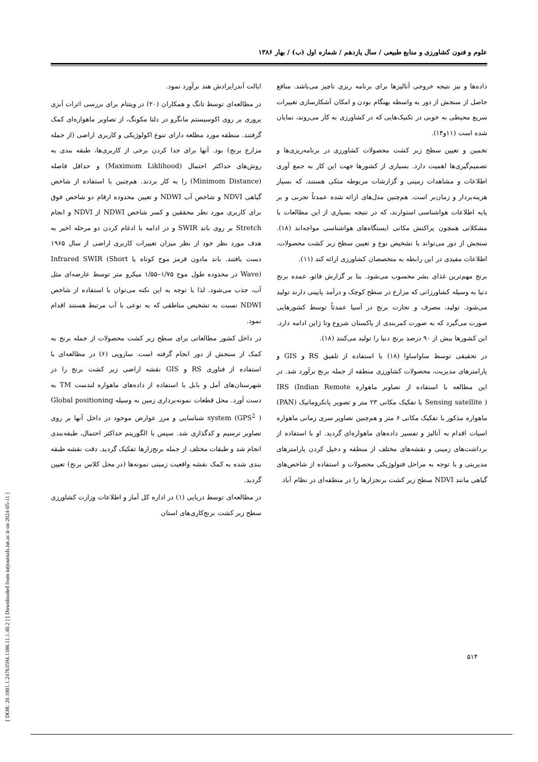[ DOR: 20.1001.1.24763594.1386.11.1.40.2 ] [ Downloaded from iutjournals.iut.ac.ir on 2024-05-11 ]
علوم و فنون کشاورزی و منابع طبیعی / سال یازدهم / شماره اول (ب) / بهار ۱۳۸۶
داده‌ها و نیز نتیجه خروجی آنالیزها برای برنامه ریزی ناچیز می‌باشد. منافع حاصل از سنجش از دور به واسطه بهنگام بودن و امکان آشکارسازی تغییرات سریع محیطی به خوبی در تکنیک‌هایی که در کشاورزی به کار می‌روند، نمایان شده است (۱۱و۱۴).
تخمین و تعیین سطح زیر کشت محصولات کشاورزی در برنامه‌ریزی‌ها و تصمیم‌گیری‌ها اهمیت دارد. بسیاری از کشورها جهت این کار به جمع آوری اطلاعات و مشاهدات زمینی و گزارشات مربوطه متکی هستند، که بسیار هزینه‌بردار و زمان‌بر است. هم‌چنین مدل‌های ارائه شده عمدتاً تجربی و بر پایه اطلاعات هواشناسی استوارند، که در نتیجه بسیاری از این مطالعات با مشکلاتی همچون پراکنش مکانی ایستگاه‌های هواشناسی مواجه‌اند (۱۸). سنجش از دور می‌تواند با تشخیص نوع و تعیین سطح زیر کشت محصولات، اطلاعات مفیدی در این رابطه به متخصصان کشاورزی ارائه کند (۱۱).
برنج مهم‌ترین غذای بشر محسوب می‌شود. بنا بر گزارش فائو، عمده برنج دنیا به وسیله کشاورزانی که مزارع در سطح کوچک و درآمد پایینی دارند تولید می‌شود. تولید، مصرف و تجارت برنج در آسیا عمدتاً توسط کشورهایی صورت می‌گیرد که به صورت کمربندی از پاکستان شروع وتا ژاپن ادامه دارد. این کشورها بیش از ۹۰ درصد برنج دنیا را تولید می‌کنند (۱۸).
در تحقیقی توسط ساواساوا (۱۸) با استفاده از تلفیق RS و GIS و پارامترهای مدیریت، محصولات کشاورزی منطقه از جمله برنج برآورد شد. در این مطالعه با استفاده از تصاویر ماهواره IRS (Indian Remote Sensing satellite ) با تفکیک مکانی ۲۳ متر و تصویر پانکروماتیک (PAN) ماهواره مذکور با تفکیک مکانی ۶ متر و هم‌چنین تصاویر سری زمانی ماهواره اسپات اقدام به آنالیز و تفسیر داده‌های ماهواره‌ای گردید. او با استفاده از برداشت‌های زمینی و نقشه‌های مختلف از منطقه و دخیل کردن پارامترهای مدیریتی و با توجه به مراحل فنولوژیکی محصولات و استفاده از شاخص‌های گیاهی مانند NDVI سطح زیر کشت برنجزارها را در منطقه‌ای در نظام آباد
ایالت آندراپرادش هند برآورد نمود.
در مطالعه‌ای توسط تانگ و همکاران (۲۰) در ویتنام برای بررسی اثرات آبزی پروری بر روی اکوسیستم مانگرو در دلتا مکونگ، از تصاویر ماهواره‌ای کمک گرفتند. منطقه مورد مطلعه دارای تنوع اکولوژیکی و کاربری اراضی (از جمله مزارع برنج) بود. آنها برای جدا کردن برخی از کاربری‌ها، طبقه بندی به روش‌های حداکثر احتمال (Maximom Liklihood) و حداقل فاصله (Minimom Distance) را به کار بردند. هم‌چنین با استفاده از شاخص گیاهی NDVI و شاخص آب NDWI و تعیین محدوده ارقام دو شاخص فوق برای کاربری مورد نظر محققین و کسر شاخص NDWI از NDVI و انجام Stretch بر روی باند SWIR و در ادامه با ادغام کردن دو مرحله اخیر به هدف مورد نظر خود از نظر میزان تغییرات کاربری اراضی از سال ۱۹۶۵ دست یافتند. باند مادون قرمز موج کوتاه یا Infrared SWIR (Short Wave) در محدوده طول موج ۱/۷۵–۱/۵۵ میکرو متر توسط عارضه‌ای مثل آب، جذب می‌شود. لذا با توجه به این نکته می‌توان با استفاده از شاخص NDWI نسبت به تشخیص مناطقی که به نوعی با آب مرتبط هستند اقدام نمود.
در داخل کشور مطالعاتی برای سطح زیر کشت محصولات از جمله برنج به کمک از سنجش از دور انجام گرفته است. سارویی (۶) در مطالعه‌ای با استفاده از فناوری RS و GIS نقشه اراضی زیر کشت برنج را در شهرستان‌های آمل و بابل با استفاده از داده‌های ماهواره لندست TM به دست آورد. محل قطعات نمونه‌برداری زمین به وسیله Global positioning system (GPS<sup>2</sup> ) شناسایی و مرز عوارض موجود در داخل آنها بر روی تصاویر ترسیم و کدگذاری شد. سپس با الگوریتم حداکثر احتمال، طبقه‌بندی انجام شد و طبقات مختلف از جمله برنج‌زارها تفکیک گردید. دقت نقشه طبقه بندی شده به کمک نقشه واقعیت زمینی نمونه‌ها (در محل کلاس برنج) تعیین گردید.
در مطالعه‌ای توسط دریایی (۱) در اداره کل آمار و اطلاعات وزارت کشاورزی سطح زیر کشت برنج‌کاری‌های استان
۵۱۴